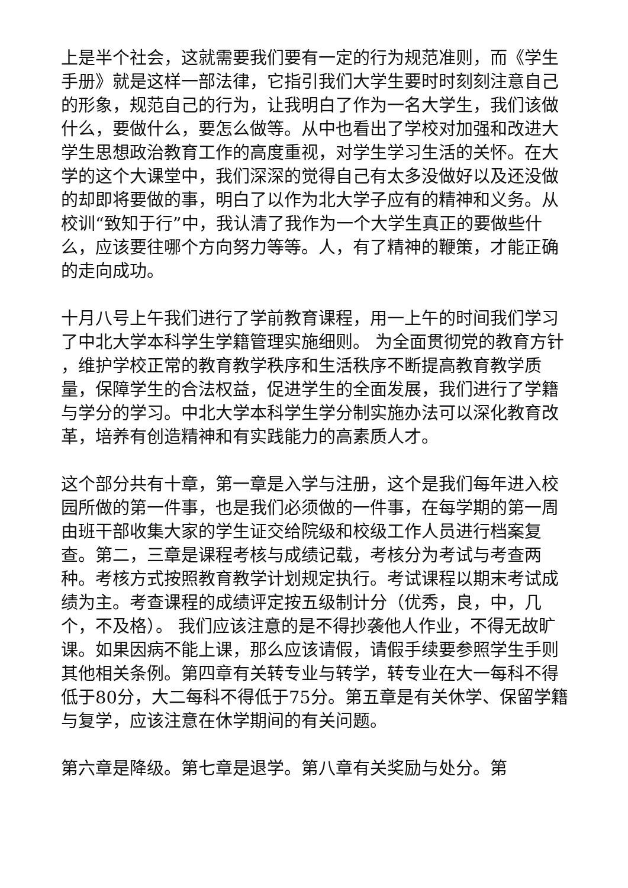上是半个社会，这就需要我们要有一定的行为规范准则，而《学生手册》就是这样一部法律，它指引我们大学生要时时刻刻注意自己的形象，规范自己的行为，让我明白了作为一名大学生，我们该做什么，要做什么，要怎么做等。从中也看出了学校对加强和改进大学生思想政治教育工作的高度重视，对学生学习生活的关怀。在大学的这个大课堂中，我们深深的觉得自己有太多没做好以及还没做的却即将要做的事，明白了以作为北大学子应有的精神和义务。从校训“致知于行”中，我认清了我作为一个大学生真正的要做些什么，应该要往哪个方向努力等等。人，有了精神的鞭策，才能正确的走向成功。
十月八号上午我们进行了学前教育课程，用一上午的时间我们学习了中北大学本科学生学籍管理实施细则。 为全面贯彻党的教育方针 ，维护学校正常的教育教学秩序和生活秩序不断提高教育教学质量，保障学生的合法权益，促进学生的全面发展，我们进行了学籍与学分的学习。中北大学本科学生学分制实施办法可以深化教育改革，培养有创造精神和有实践能力的高素质人才。
这个部分共有十章，第一章是入学与注册，这个是我们每年进入校园所做的第一件事，也是我们必须做的一件事，在每学期的第一周由班干部收集大家的学生证交给院级和校级工作人员进行档案复查。第二，三章是课程考核与成绩记载，考核分为考试与考查两种。考核方式按照教育教学计划规定执行。考试课程以期末考试成绩为主。考查课程的成绩评定按五级制计分（优秀，良，中，几个，不及格）。 我们应该注意的是不得抄袭他人作业，不得无故旷课。如果因病不能上课，那么应该请假，请假手续要参照学生手则其他相关条例。第四章有关转专业与转学，转专业在大一每科不得低于80分，大二每科不得低于75分。第五章是有关休学、保留学籍与复学，应该注意在休学期间的有关问题。
第六章是降级。第七章是退学。第八章有关奖励与处分。第